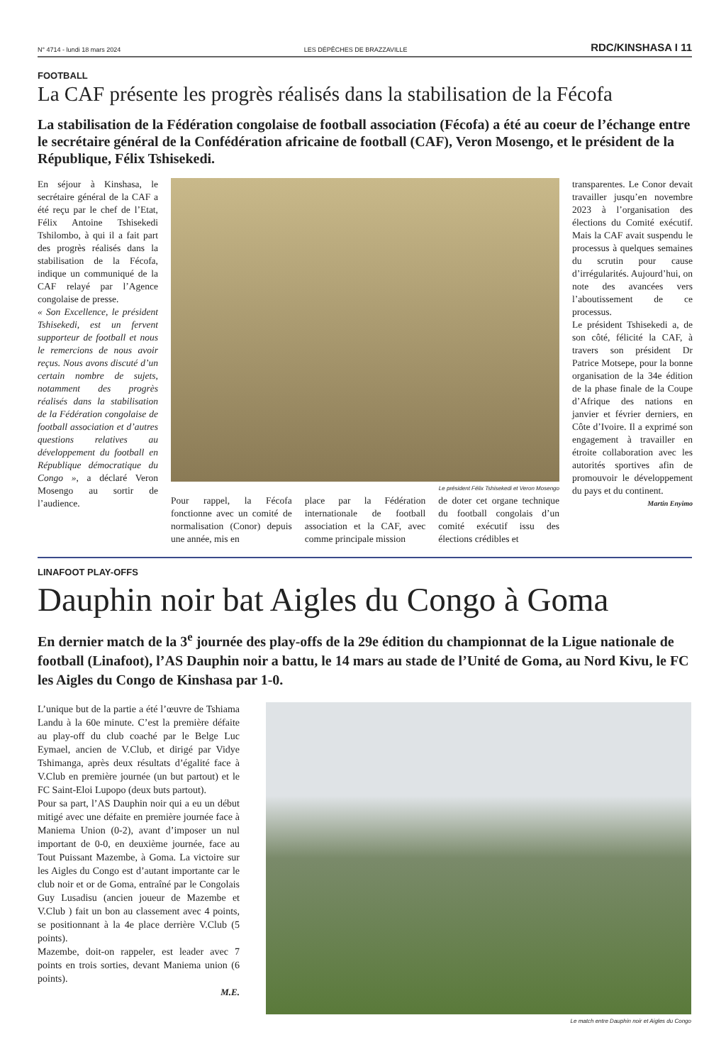N° 4714 - lundi 18 mars 2024 LES DÉPÊCHES DE BRAZZAVILLE RDC/KINSHASA I 11
FOOTBALL
La CAF présente les progrès réalisés dans la stabilisation de la Fécofa
La stabilisation de la Fédération congolaise de football association (Fécofa) a été au coeur de l’échange entre le secrétaire général de la Confédération africaine de football (CAF), Veron Mosengo, et le président de la République, Félix Tshisekedi.
En séjour à Kinshasa, le secrétaire général de la CAF a été reçu par le chef de l’Etat, Félix Antoine Tshisekedi Tshilombo, à qui il a fait part des progrès réalisés dans la stabilisation de la Fécofa, indique un communiqué de la CAF relayé par l’Agence congolaise de presse.
« Son Excellence, le président Tshisekedi, est un fervent supporteur de football et nous le remercions de nous avoir reçus. Nous avons discuté d’un certain nombre de sujets, notamment des progrès réalisés dans la stabilisation de la Fédération congolaise de football association et d’autres questions relatives au développement du football en République démocratique du Congo », a déclaré Veron Mosengo au sortir de l’audience.
Le président Félix Tshisekedi et Veron Mosengo
Pour rappel, la Fécofa fonctionne avec un comité de normalisation (Conor) depuis une année, mis en
place par la Fédération internationale de football association et la CAF, avec comme principale mission
de doter cet organe technique du football congolais d’un comité exécutif issu des élections crédibles et
transparentes. Le Conor devait travailler jusqu’en novembre 2023 à l’organisation des élections du Comité exécutif. Mais la CAF avait suspendu le processus à quelques semaines du scrutin pour cause d’irrégularités. Aujourd’hui, on note des avancées vers l’aboutissement de ce processus.
Le président Tshisekedi a, de son côté, félicité la CAF, à travers son président Dr Patrice Motsepe, pour la bonne organisation de la 34e édition de la phase finale de la Coupe d’Afrique des nations en janvier et février derniers, en Côte d’Ivoire. Il a exprimé son engagement à travailler en étroite collaboration avec les autorités sportives afin de promouvoir le développement du pays et du continent.
Martin Enyimo
LINAFOOT PLAY-OFFS
Dauphin noir bat Aigles du Congo à Goma
En dernier match de la 3<sup>e</sup> journée des play-offs de la 29e édition du championnat de la Ligue nationale de football (Linafoot), l’AS Dauphin noir a battu, le 14 mars au stade de l’Unité de Goma, au Nord Kivu, le FC les Aigles du Congo de Kinshasa par 1-0.
L’unique but de la partie a été l’œuvre de Tshiama Landu à la 60e minute. C’est la première défaite au play-off du club coaché par le Belge Luc Eymael, ancien de V.Club, et dirigé par Vidye Tshimanga, après deux résultats d’égalité face à V.Club en première journée (un but partout) et le FC Saint-Eloi Lupopo (deux buts partout).
Pour sa part, l’AS Dauphin noir qui a eu un début mitigé avec une défaite en première journée face à Maniema Union (0-2), avant d’imposer un nul important de 0-0, en deuxième journée, face au Tout Puissant Mazembe, à Goma. La victoire sur les Aigles du Congo est d’autant importante car le club noir et or de Goma, entraîné par le Congolais Guy Lusadisu (ancien joueur de Mazembe et V.Club ) fait un bon au classement avec 4 points, se positionnant à la 4e place derrière V.Club (5 points).
Mazembe, doit-on rappeler, est leader avec 7 points en trois sorties, devant Maniema union (6 points).
M.E.
Le match entre Dauphin noir et Aigles du Congo